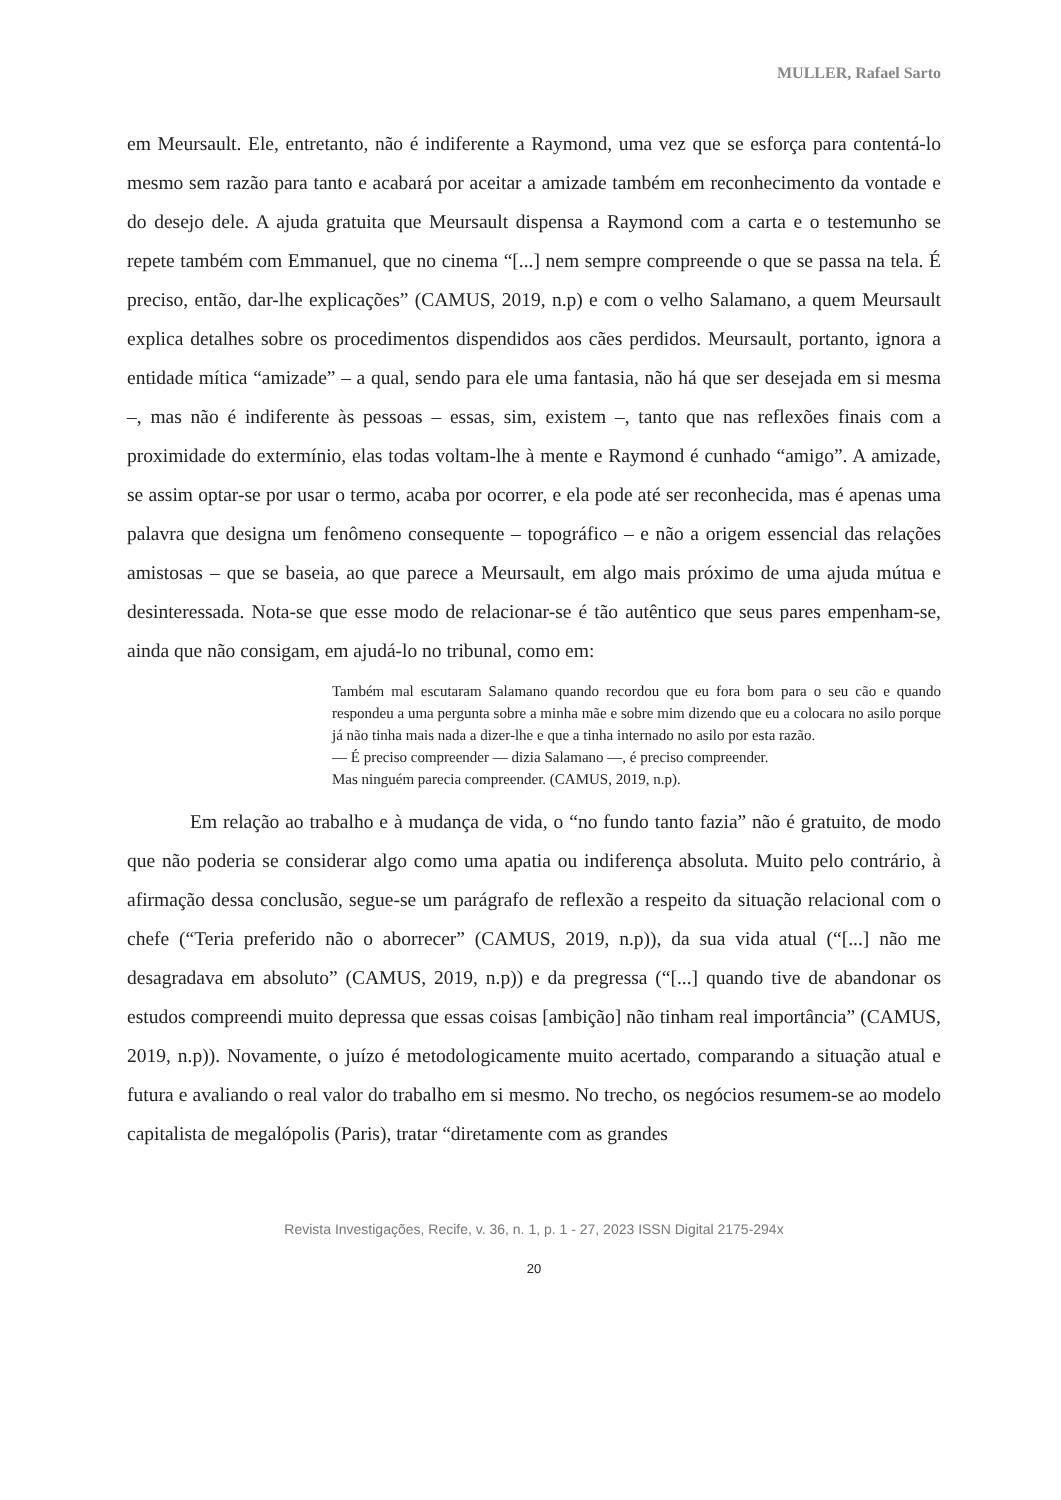MULLER, Rafael Sarto
em Meursault. Ele, entretanto, não é indiferente a Raymond, uma vez que se esforça para contentá-lo mesmo sem razão para tanto e acabará por aceitar a amizade também em reconhecimento da vontade e do desejo dele. A ajuda gratuita que Meursault dispensa a Raymond com a carta e o testemunho se repete também com Emmanuel, que no cinema “[...] nem sempre compreende o que se passa na tela. É preciso, então, dar-lhe explicações” (CAMUS, 2019, n.p) e com o velho Salamano, a quem Meursault explica detalhes sobre os procedimentos dispendidos aos cães perdidos. Meursault, portanto, ignora a entidade mítica “amizade” – a qual, sendo para ele uma fantasia, não há que ser desejada em si mesma –, mas não é indiferente às pessoas – essas, sim, existem –, tanto que nas reflexões finais com a proximidade do extermínio, elas todas voltam-lhe à mente e Raymond é cunhado “amigo”. A amizade, se assim optar-se por usar o termo, acaba por ocorrer, e ela pode até ser reconhecida, mas é apenas uma palavra que designa um fenômeno consequente – topográfico – e não a origem essencial das relações amistosas – que se baseia, ao que parece a Meursault, em algo mais próximo de uma ajuda mútua e desinteressada. Nota-se que esse modo de relacionar-se é tão autêntico que seus pares empenham-se, ainda que não consigam, em ajudá-lo no tribunal, como em:
Também mal escutaram Salamano quando recordou que eu fora bom para o seu cão e quando respondeu a uma pergunta sobre a minha mãe e sobre mim dizendo que eu a colocara no asilo porque já não tinha mais nada a dizer-lhe e que a tinha internado no asilo por esta razão.
— É preciso compreender — dizia Salamano —, é preciso compreender.
Mas ninguém parecia compreender. (CAMUS, 2019, n.p).
Em relação ao trabalho e à mudança de vida, o “no fundo tanto fazia” não é gratuito, de modo que não poderia se considerar algo como uma apatia ou indiferença absoluta. Muito pelo contrário, à afirmação dessa conclusão, segue-se um parágrafo de reflexão a respeito da situação relacional com o chefe (“Teria preferido não o aborrecer” (CAMUS, 2019, n.p)), da sua vida atual (“[...] não me desagradava em absoluto” (CAMUS, 2019, n.p)) e da pregressa (“[...] quando tive de abandonar os estudos compreendi muito depressa que essas coisas [ambição] não tinham real importância” (CAMUS, 2019, n.p)). Novamente, o juízo é metodologicamente muito acertado, comparando a situação atual e futura e avaliando o real valor do trabalho em si mesmo. No trecho, os negócios resumem-se ao modelo capitalista de megalópolis (Paris), tratar “diretamente com as grandes
Revista Investigações, Recife, v. 36, n. 1, p. 1 - 27, 2023 ISSN Digital 2175-294x
20